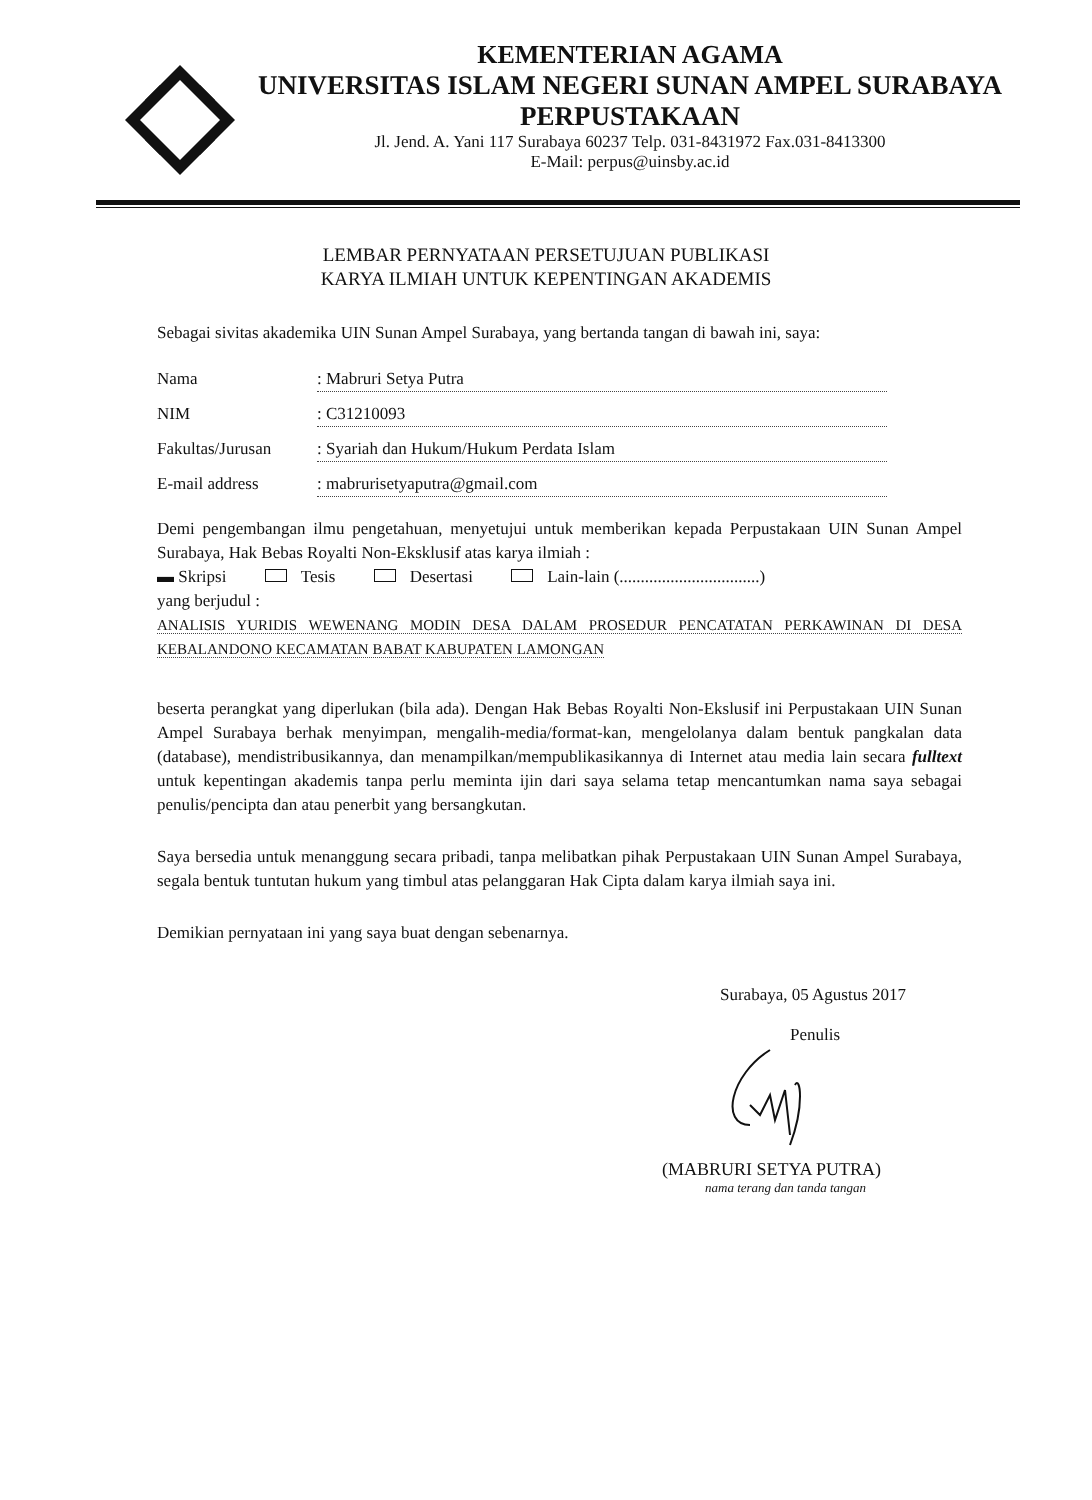KEMENTERIAN AGAMA
UNIVERSITAS ISLAM NEGERI SUNAN AMPEL SURABAYA
PERPUSTAKAAN
Jl. Jend. A. Yani 117 Surabaya 60237 Telp. 031-8431972 Fax.031-8413300
E-Mail: perpus@uinsby.ac.id
LEMBAR PERNYATAAN PERSETUJUAN PUBLIKASI
KARYA ILMIAH UNTUK KEPENTINGAN AKADEMIS
Sebagai sivitas akademika UIN Sunan Ampel Surabaya, yang bertanda tangan di bawah ini, saya:
Nama: Mabruri Setya Putra
NIM: C31210093
Fakultas/Jurusan: Syariah dan Hukum/Hukum Perdata Islam
E-mail address: mabrurisetyaputra@gmail.com
Demi pengembangan ilmu pengetahuan, menyetujui untuk memberikan kepada Perpustakaan UIN Sunan Ampel Surabaya, Hak Bebas Royalti Non-Eksklusif atas karya ilmiah :
▬ Skripsi Tesis Desertasi Lain-lain (.................................)
yang berjudul :
ANALISIS YURIDIS WEWENANG MODIN DESA DALAM PROSEDUR PENCATATAN PERKAWINAN DI DESA KEBALANDONO KECAMATAN BABAT KABUPATEN LAMONGAN
beserta perangkat yang diperlukan (bila ada). Dengan Hak Bebas Royalti Non-Ekslusif ini Perpustakaan UIN Sunan Ampel Surabaya berhak menyimpan, mengalih-media/format-kan, mengelolanya dalam bentuk pangkalan data (database), mendistribusikannya, dan menampilkan/mempublikasikannya di Internet atau media lain secara fulltext untuk kepentingan akademis tanpa perlu meminta ijin dari saya selama tetap mencantumkan nama saya sebagai penulis/pencipta dan atau penerbit yang bersangkutan.
Saya bersedia untuk menanggung secara pribadi, tanpa melibatkan pihak Perpustakaan UIN Sunan Ampel Surabaya, segala bentuk tuntutan hukum yang timbul atas pelanggaran Hak Cipta dalam karya ilmiah saya ini.
Demikian pernyataan ini yang saya buat dengan sebenarnya.
Surabaya, 05 Agustus 2017
Penulis
(MABRURI SETYA PUTRA)
nama terang dan tanda tangan